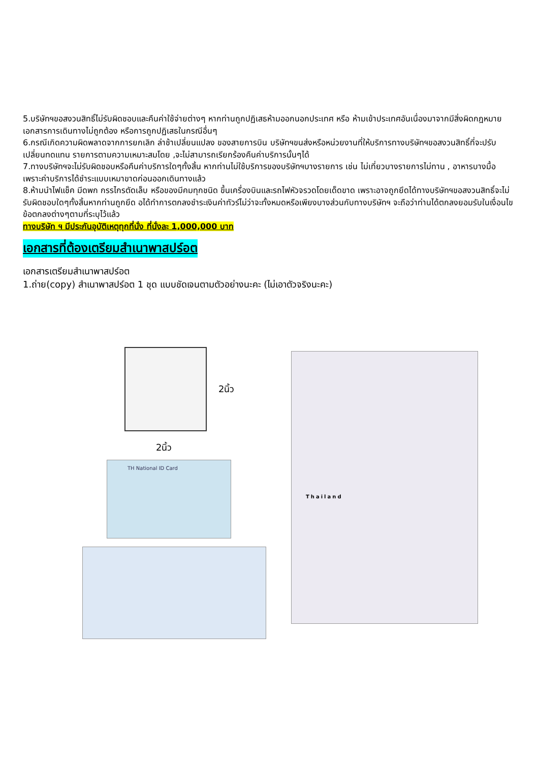5.บริษัทฯขอสงวนสิทธิ์ไม่รับผิดชอบและคืนค่าใช้จ่ายต่างๆ หากท่านถูกปฏิเสธห้ามออกนอกประเทศ หรือ ห้ามเข้าประเทศอันเนื่องมาจากมีสิ่งผิดกฎหมาย เอกสารการเดินทางไม่ถูกต้อง หรือการถูกปฏิเสธในกรณีอื่นๆ
6.กรณีเกิดความผิดพลาดจากการยกเลิก ล่าช้าเปลี่ยนแปลง ของสายการบิน บริษัทฯขนส่งหรือหน่วยงานที่ให้บริการทางบริษัทฯขอสงวนสิทธิ์ที่จะปรับเปลี่ยนทดแทน รายการตามความเหมาะสมโดย ,จะไม่สามารถเรียกร้องคืนค่าบริการนั้นๆได้
7.ทางบริษัทฯจะไม่รับผิดชอบหรือคืนค่าบริการใดๆทั้งสิ้น หากท่านไม่ใช้บริการของบริษัทฯบางรายการ เช่น ไม่เที่ยวบางรายการไม่ทาน , อาหารบางมื้อ เพราะค่าบริการได้ชำระแบบเหมาขาดก่อนออกเดินทางแล้ว
8.ห้ามนำไฟแช็ค มีดพก กรรไกรตัดเล็บ หรือของมีคมทุกชนิด ขึ้นเครื่องบินและรถไฟหัวจรวดโดยเด็ดขาด เพราะอาจถูกยึดได้ทางบริษัทฯขอสงวนสิทธิ์จะไม่รับผิดชอบใดๆทั้งสิ้นหากท่านถูกยึด อได้ทำการตกลงชำระเงินค่าทัวร์ไม่ว่าจะทั้งหมดหรือเพียงบางส่วนกับทางบริษัทฯ จะถือว่าท่านได้ตกลงยอมรับในเงื่อนไขข้อตกลงต่างๆตามที่ระบุไว้แล้ว
ทางบริษัท ฯ มีประกันอุบัติเหตุทุกที่นั่ง ที่นั่งละ 1,000,000 บาท
เอกสารที่ต้องเตรียมสำเนาพาสปร์อต
เอกสารเตรียมสำเนาพาสปร์อต
1.ถ่าย(copy) สำเนาพาสปร์อต 1 ชุด แบบชัดเจนตามตัวอย่างนะคะ (ไม่เอาตัวจริงนะคะ)
2นิ้ว
2นิ้ว
TH National ID Card
Thailand